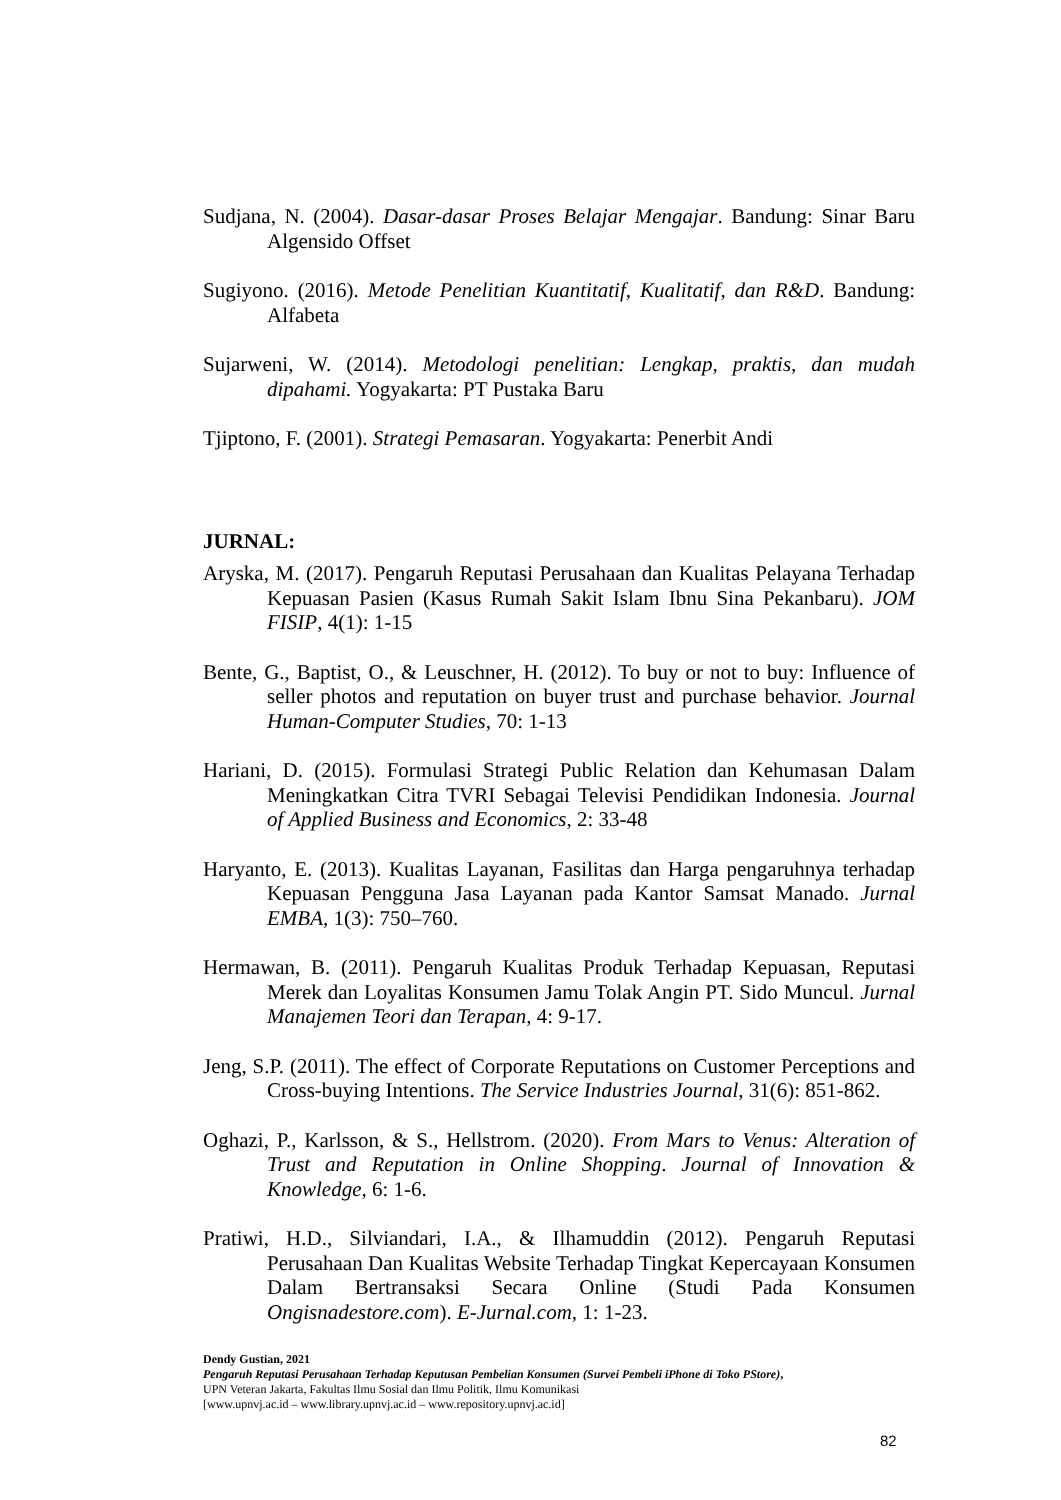Sudjana, N. (2004). Dasar-dasar Proses Belajar Mengajar. Bandung: Sinar Baru Algensido Offset
Sugiyono. (2016). Metode Penelitian Kuantitatif, Kualitatif, dan R&D. Bandung: Alfabeta
Sujarweni, W. (2014). Metodologi penelitian: Lengkap, praktis, dan mudah dipahami. Yogyakarta: PT Pustaka Baru
Tjiptono, F. (2001). Strategi Pemasaran. Yogyakarta: Penerbit Andi
JURNAL:
Aryska, M. (2017). Pengaruh Reputasi Perusahaan dan Kualitas Pelayana Terhadap Kepuasan Pasien (Kasus Rumah Sakit Islam Ibnu Sina Pekanbaru). JOM FISIP, 4(1): 1-15
Bente, G., Baptist, O., & Leuschner, H. (2012). To buy or not to buy: Influence of seller photos and reputation on buyer trust and purchase behavior. Journal Human-Computer Studies, 70: 1-13
Hariani, D. (2015). Formulasi Strategi Public Relation dan Kehumasan Dalam Meningkatkan Citra TVRI Sebagai Televisi Pendidikan Indonesia. Journal of Applied Business and Economics, 2: 33-48
Haryanto, E. (2013). Kualitas Layanan, Fasilitas dan Harga pengaruhnya terhadap Kepuasan Pengguna Jasa Layanan pada Kantor Samsat Manado. Jurnal EMBA, 1(3): 750–760.
Hermawan, B. (2011). Pengaruh Kualitas Produk Terhadap Kepuasan, Reputasi Merek dan Loyalitas Konsumen Jamu Tolak Angin PT. Sido Muncul. Jurnal Manajemen Teori dan Terapan, 4: 9-17.
Jeng, S.P. (2011). The effect of Corporate Reputations on Customer Perceptions and Cross-buying Intentions. The Service Industries Journal, 31(6): 851-862.
Oghazi, P., Karlsson, & S., Hellstrom. (2020). From Mars to Venus: Alteration of Trust and Reputation in Online Shopping. Journal of Innovation & Knowledge, 6: 1-6.
Pratiwi, H.D., Silviandari, I.A., & Ilhamuddin (2012). Pengaruh Reputasi Perusahaan Dan Kualitas Website Terhadap Tingkat Kepercayaan Konsumen Dalam Bertransaksi Secara Online (Studi Pada Konsumen Ongisnadestore.com). E-Jurnal.com, 1: 1-23.
Dendy Gustian, 2021
Pengaruh Reputasi Perusahaan Terhadap Keputusan Pembelian Konsumen (Survei Pembeli iPhone di Toko PStore),
UPN Veteran Jakarta, Fakultas Ilmu Sosial dan Ilmu Politik, Ilmu Komunikasi
[www.upnvj.ac.id – www.library.upnvj.ac.id – www.repository.upnvj.ac.id]
82